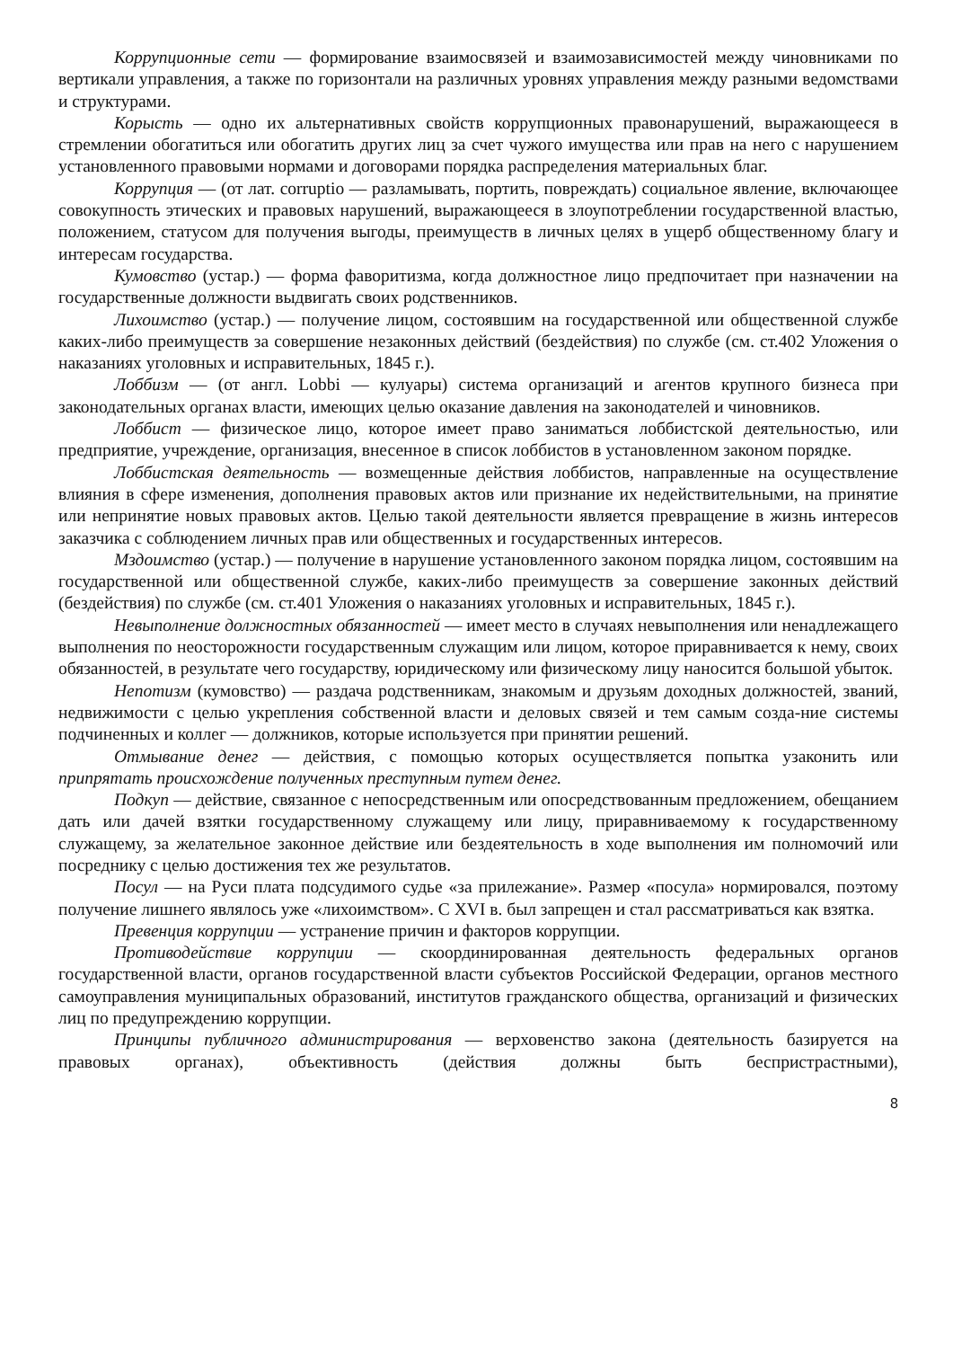Коррупционные сети — формирование взаимосвязей и взаимозависимостей между чиновниками по вертикали управления, а также по горизонтали на различных уровнях управления между разными ведомствами и структурами.
Корысть — одно их альтернативных свойств коррупционных правонарушений, выражающееся в стремлении обогатиться или обогатить других лиц за счет чужого имущества или прав на него с нарушением установленного правовыми нормами и договорами порядка распределения материальных благ.
Коррупция — (от лат. corruptio — разламывать, портить, повреждать) социальное явление, включающее совокупность этических и правовых нарушений, выражающееся в злоупотреблении государственной властью, положением, статусом для получения выгоды, преимуществ в личных целях в ущерб общественному благу и интересам государства.
Кумовство (устар.) — форма фаворитизма, когда должностное лицо предпочитает при назначении на государственные должности выдвигать своих родственников.
Лихоимство (устар.) — получение лицом, состоявшим на государственной или общественной службе каких-либо преимуществ за совершение незаконных действий (бездействия) по службе (см. ст.402 Уложения о наказаниях уголовных и исправительных, 1845 г.).
Лоббизм — (от англ. Lobbi — кулуары) система организаций и агентов крупного бизнеса при законодательных органах власти, имеющих целью оказание давления на законодателей и чиновников.
Лоббист — физическое лицо, которое имеет право заниматься лоббистской деятельностью, или предприятие, учреждение, организация, внесенное в список лоббистов в установленном законом порядке.
Лоббистская деятельность — возмещенные действия лоббистов, направленные на осуществление влияния в сфере изменения, дополнения правовых актов или признание их недействительными, на принятие или непринятие новых правовых актов. Целью такой деятельности является превращение в жизнь интересов заказчика с соблюдением личных прав или общественных и государственных интересов.
Мздоимство (устар.) — получение в нарушение установленного законом порядка лицом, состоявшим на государственной или общественной службе, каких-либо преимуществ за совершение законных действий (бездействия) по службе (см. ст.401 Уложения о наказаниях уголовных и исправительных, 1845 г.).
Невыполнение должностных обязанностей — имеет место в случаях невыполнения или ненадлежащего выполнения по неосторожности государственным служащим или лицом, которое приравнивается к нему, своих обязанностей, в результате чего государству, юридическому или физическому лицу наносится большой убыток.
Непотизм (кумовство) — раздача родственникам, знакомым и друзьям доходных должностей, званий, недвижимости с целью укрепления собственной власти и деловых связей и тем самым созда-ние системы подчиненных и коллег — должников, которые используется при принятии решений.
Отмывание денег — действия, с помощью которых осуществляется попытка узаконить или припрятать происхождение полученных преступным путем денег.
Подкуп — действие, связанное с непосредственным или опосредствованным предложением, обещанием дать или дачей взятки государственному служащему или лицу, приравниваемому к государственному служащему, за желательное законное действие или бездеятельность в ходе выполнения им полномочий или посреднику с целью достижения тех же результатов.
Посул — на Руси плата подсудимого судье «за прилежание». Размер «посула» нормировался, поэтому получение лишнего являлось уже «лихоимством». С XVI в. был запрещен и стал рассматриваться как взятка.
Превенция коррупции — устранение причин и факторов коррупции.
Противодействие коррупции — скоординированная деятельность федеральных органов государственной власти, органов государственной власти субъектов Российской Федерации, органов местного самоуправления муниципальных образований, институтов гражданского общества, организаций и физических лиц по предупреждению коррупции.
Принципы публичного администрирования — верховенство закона (деятельность базируется на правовых органах), объективность (действия должны быть беспристрастными),
8